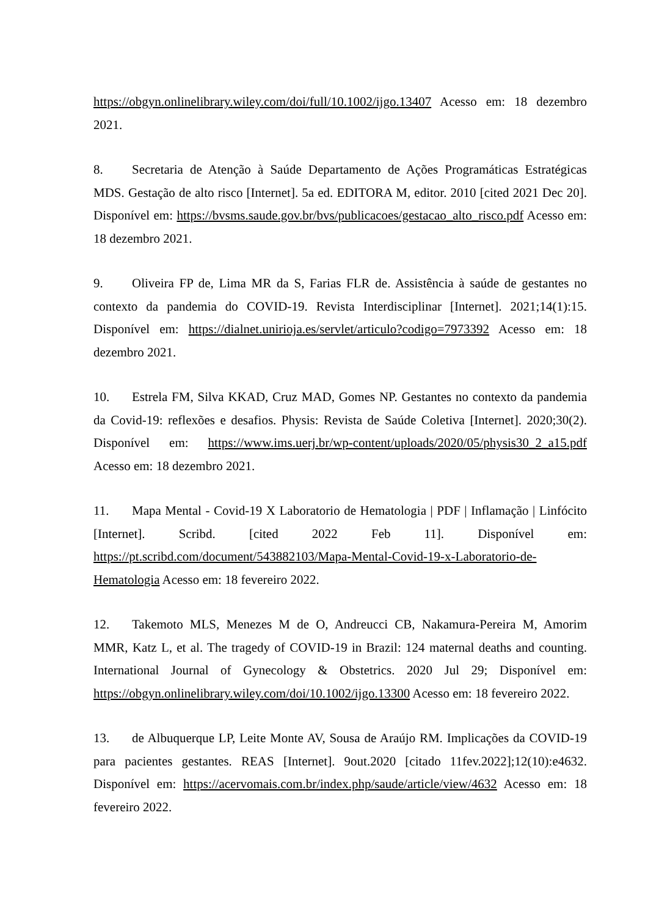https://obgyn.onlinelibrary.wiley.com/doi/full/10.1002/ijgo.13407 Acesso em: 18 dezembro 2021.
8. Secretaria de Atenção à Saúde Departamento de Ações Programáticas Estratégicas MDS. Gestação de alto risco [Internet]. 5a ed. EDITORA M, editor. 2010 [cited 2021 Dec 20]. Disponível em: https://bvsms.saude.gov.br/bvs/publicacoes/gestacao_alto_risco.pdf Acesso em: 18 dezembro 2021.
9. Oliveira FP de, Lima MR da S, Farias FLR de. Assistência à saúde de gestantes no contexto da pandemia do COVID-19. Revista Interdisciplinar [Internet]. 2021;14(1):15. Disponível em: https://dialnet.unirioja.es/servlet/articulo?codigo=7973392 Acesso em: 18 dezembro 2021.
10. Estrela FM, Silva KKAD, Cruz MAD, Gomes NP. Gestantes no contexto da pandemia da Covid-19: reflexões e desafios. Physis: Revista de Saúde Coletiva [Internet]. 2020;30(2). Disponível em: https://www.ims.uerj.br/wp-content/uploads/2020/05/physis30_2_a15.pdf Acesso em: 18 dezembro 2021.
11. Mapa Mental - Covid-19 X Laboratorio de Hematologia | PDF | Inflamação | Linfócito [Internet]. Scribd. [cited 2022 Feb 11]. Disponível em: https://pt.scribd.com/document/543882103/Mapa-Mental-Covid-19-x-Laboratorio-de-Hematologia Acesso em: 18 fevereiro 2022.
12. Takemoto MLS, Menezes M de O, Andreucci CB, Nakamura-Pereira M, Amorim MMR, Katz L, et al. The tragedy of COVID-19 in Brazil: 124 maternal deaths and counting. International Journal of Gynecology & Obstetrics. 2020 Jul 29; Disponível em: https://obgyn.onlinelibrary.wiley.com/doi/10.1002/ijgo.13300 Acesso em: 18 fevereiro 2022.
13. de Albuquerque LP, Leite Monte AV, Sousa de Araújo RM. Implicações da COVID-19 para pacientes gestantes. REAS [Internet]. 9out.2020 [citado 11fev.2022];12(10):e4632. Disponível em: https://acervomais.com.br/index.php/saude/article/view/4632 Acesso em: 18 fevereiro 2022.